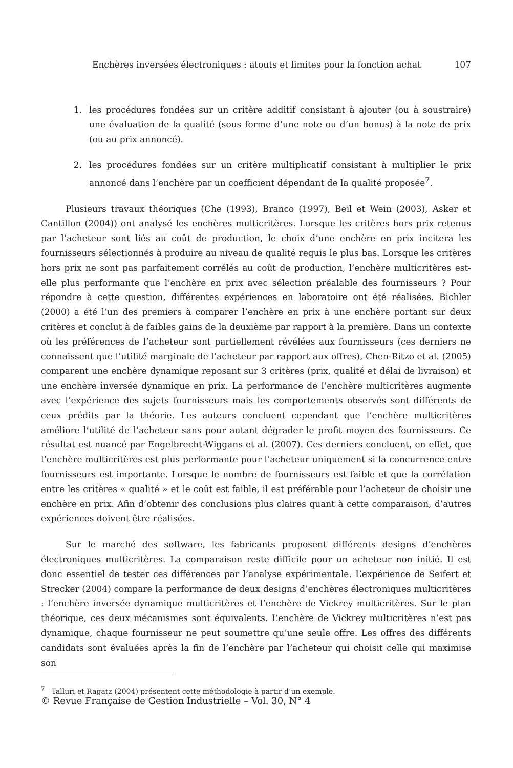Enchères inversées électroniques : atouts et limites pour la fonction achat 107
1. les procédures fondées sur un critère additif consistant à ajouter (ou à soustraire) une évaluation de la qualité (sous forme d’une note ou d’un bonus) à la note de prix (ou au prix annoncé).
2. les procédures fondées sur un critère multiplicatif consistant à multiplier le prix annoncé dans l’enchère par un coefficient dépendant de la qualité proposée<sup>7</sup>.
Plusieurs travaux théoriques (Che (1993), Branco (1997), Beil et Wein (2003), Asker et Cantillon (2004)) ont analysé les enchères multicritères. Lorsque les critères hors prix retenus par l’acheteur sont liés au coût de production, le choix d’une enchère en prix incitera les fournisseurs sélectionnés à produire au niveau de qualité requis le plus bas. Lorsque les critères hors prix ne sont pas parfaitement corrélés au coût de production, l’enchère multicritères est-elle plus performante que l’enchère en prix avec sélection préalable des fournisseurs ? Pour répondre à cette question, différentes expériences en laboratoire ont été réalisées. Bichler (2000) a été l’un des premiers à comparer l’enchère en prix à une enchère portant sur deux critères et conclut à de faibles gains de la deuxième par rapport à la première. Dans un contexte où les préférences de l’acheteur sont partiellement révélées aux fournisseurs (ces derniers ne connaissent que l’utilité marginale de l’acheteur par rapport aux offres), Chen-Ritzo et al. (2005) comparent une enchère dynamique reposant sur 3 critères (prix, qualité et délai de livraison) et une enchère inversée dynamique en prix. La performance de l’enchère multicritères augmente avec l’expérience des sujets fournisseurs mais les comportements observés sont différents de ceux prédits par la théorie. Les auteurs concluent cependant que l’enchère multicritères améliore l’utilité de l’acheteur sans pour autant dégrader le profit moyen des fournisseurs. Ce résultat est nuancé par Engelbrecht-Wiggans et al. (2007). Ces derniers concluent, en effet, que l’enchère multicritères est plus performante pour l’acheteur uniquement si la concurrence entre fournisseurs est importante. Lorsque le nombre de fournisseurs est faible et que la corrélation entre les critères « qualité » et le coût est faible, il est préférable pour l’acheteur de choisir une enchère en prix. Afin d’obtenir des conclusions plus claires quant à cette comparaison, d’autres expériences doivent être réalisées.
Sur le marché des software, les fabricants proposent différents designs d’enchères électroniques multicritères. La comparaison reste difficile pour un acheteur non initié. Il est donc essentiel de tester ces différences par l’analyse expérimentale. L’expérience de Seifert et Strecker (2004) compare la performance de deux designs d’enchères électroniques multicritères : l’enchère inversée dynamique multicritères et l’enchère de Vickrey multicritères. Sur le plan théorique, ces deux mécanismes sont équivalents. L’enchère de Vickrey multicritères n’est pas dynamique, chaque fournisseur ne peut soumettre qu’une seule offre. Les offres des différents candidats sont évaluées après la fin de l’enchère par l’acheteur qui choisit celle qui maximise son
<sup>7</sup> Talluri et Ragatz (2004) présentent cette méthodologie à partir d’un exemple.
© Revue Française de Gestion Industrielle – Vol. 30, N° 4